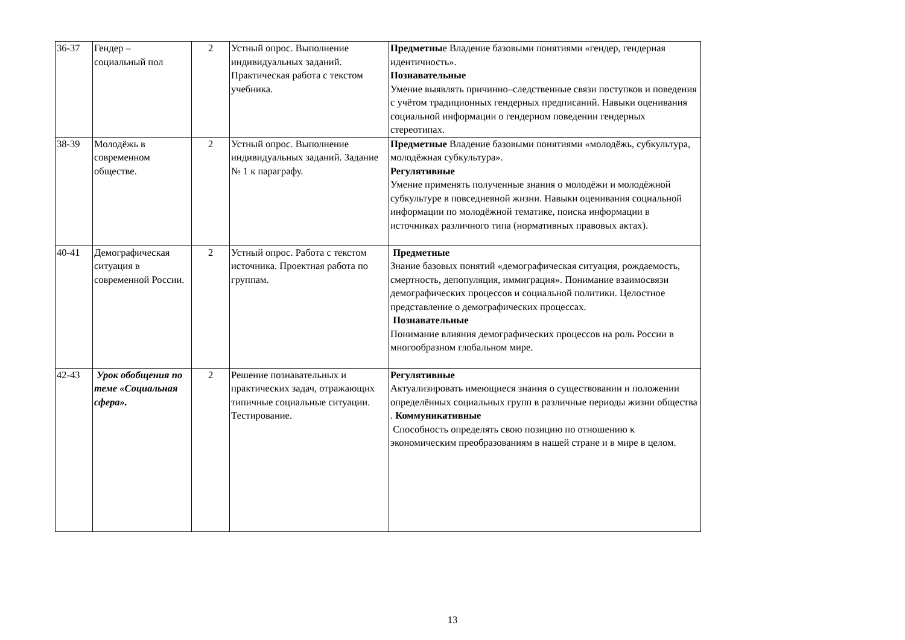| 36-37 | Гендер – социальный пол | 2 | Устный опрос. Выполнение индивидуальных заданий. Практическая работа с текстом учебника. | Предметны е Владение базовыми понятиями «гендер, гендерная идентичность». Познавательные Умение выявлять причинно–следственные связи поступков и поведения с учётом традиционных гендерных предписаний. Навыки оценивания социальной информации о гендерном поведении гендерных стереотипах. |
| 38-39 | Молодёжь в современном обществе. | 2 | Устный опрос. Выполнение индивидуальных заданий. Задание № 1 к параграфу. | Предметные Владение базовыми понятиями «молодёжь, субкультура, молодёжная субкультура». Регулятивные Умение применять полученные знания о молодёжи и молодёжной субкультуре в повседневной жизни. Навыки оценивания социальной информации по молодёжной тематике, поиска информации в источниках различного типа (нормативных правовых актах). |
| 40-41 | Демографическая ситуация в современной России. | 2 | Устный опрос. Работа с текстом источника. Проектная работа по группам. | Предметные Знание базовых понятий «демографическая ситуация, рождаемость, смертность, депопуляция, иммиграция». Понимание взаимосвязи демографических процессов и социальной политики. Целостное представление о демографических процессах. Познавательные Понимание влияния демографических процессов на роль России в многообразном глобальном мире. |
| 42-43 | Урок обобщения по теме «Социальная сфера». | 2 | Решение познавательных и практических задач, отражающих типичные социальные ситуации. Тестирование. | Регулятивные Актуализировать имеющиеся знания о существовании и положении определённых социальных групп в различные периоды жизни общества . Коммуникативные Способность определять свою позицию по отношению к экономическим преобразованиям в нашей стране и в мире в целом. |
13